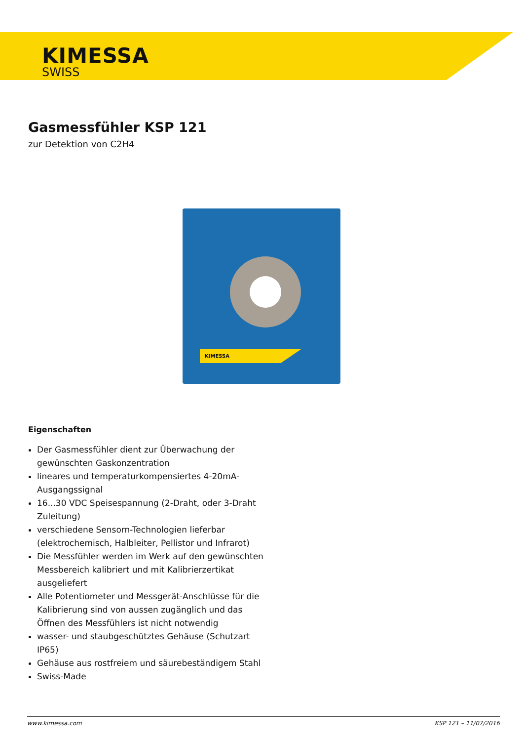KIMESSA
SWISS
Gasmessfühler KSP 121
zur Detektion von C2H4
KIMESSA
Eigenschaften
Der Gasmessfühler dient zur Überwachung der gewünschten Gaskonzentration
lineares und temperaturkompensiertes 4-20mA-Ausgangssignal
16...30 VDC Speisespannung (2-Draht, oder 3-Draht Zuleitung)
verschiedene Sensorn-Technologien lieferbar (elektrochemisch, Halbleiter, Pellistor und Infrarot)
Die Messfühler werden im Werk auf den gewünschten Messbereich kalibriert und mit Kalibrierzertikat ausgeliefert
Alle Potentiometer und Messgerät-Anschlüsse für die Kalibrierung sind von aussen zugänglich und das Öffnen des Messfühlers ist nicht notwendig
wasser- und staubgeschütztes Gehäuse (Schutzart IP65)
Gehäuse aus rostfreiem und säurebeständigem Stahl
Swiss-Made
www.kimessa.com KSP 121 – 11/07/2016